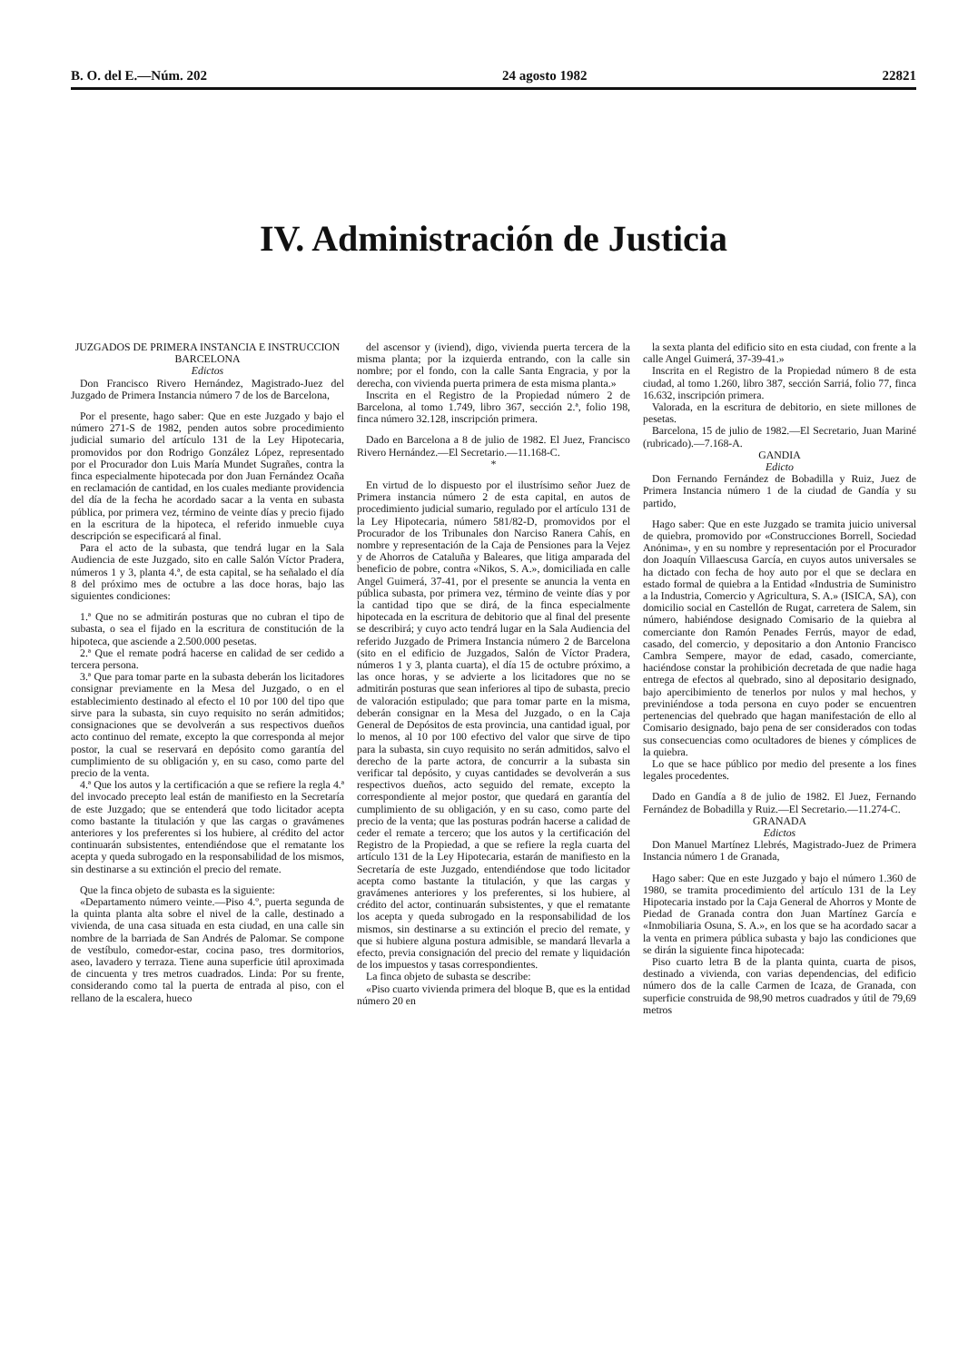B. O. del E.—Núm. 202 24 agosto 1982 22821
IV. Administración de Justicia
JUZGADOS DE PRIMERA INSTANCIA E INSTRUCCION
BARCELONA
Edictos
Don Francisco Rivero Hernández, Magistrado-Juez del Juzgado de Primera Instancia número 7 de los de Barcelona,
Por el presente, hago saber: Que en este Juzgado y bajo el número 271-S de 1982, penden autos sobre procedimiento judicial sumario del artículo 131 de la Ley Hipotecaria, promovidos por don Rodrigo González López, representado por el Procurador don Luis María Mundet Sugrañes, contra la finca especialmente hipotecada por don Juan Fernández Ocaña en reclamación de cantidad, en los cuales mediante providencia del día de la fecha he acordado sacar a la venta en subasta pública, por primera vez, término de veinte días y precio fijado en la escritura de la hipoteca, el referido inmueble cuya descripción se especificará al final.
Para el acto de la subasta, que tendrá lugar en la Sala Audiencia de este Juzgado, sito en calle Salón Víctor Pradera, números 1 y 3, planta 4.ª, de esta capital, se ha señalado el día 8 del próximo mes de octubre a las doce horas, bajo las siguientes condiciones:
1.ª Que no se admitirán posturas que no cubran el tipo de subasta, o sea el fijado en la escritura de constitución de la hipoteca, que asciende a 2.500.000 pesetas.
2.ª Que el remate podrá hacerse en calidad de ser cedido a tercera persona.
3.ª Que para tomar parte en la subasta deberán los licitadores consignar previamente en la Mesa del Juzgado, o en el establecimiento destinado al efecto el 10 por 100 del tipo que sirve para la subasta, sin cuyo requisito no serán admitidos; consignaciones que se devolverán a sus respectivos dueños acto continuo del remate, excepto la que corresponda al mejor postor, la cual se reservará en depósito como garantía del cumplimiento de su obligación y, en su caso, como parte del precio de la venta.
4.ª Que los autos y la certificación a que se refiere la regla 4.ª del invocado precepto leal están de manifiesto en la Secretaría de este Juzgado; que se entenderá que todo licitador acepta como bastante la titulación y que las cargas o gravámenes anteriores y los preferentes si los hubiere, al crédito del actor continuarán subsistentes, entendiéndose que el rematante los acepta y queda subrogado en la responsabilidad de los mismos, sin destinarse a su extinción el precio del remate.
Que la finca objeto de subasta es la siguiente:
«Departamento número veinte.—Piso 4.º, puerta segunda de la quinta planta alta sobre el nivel de la calle, destinado a vivienda, de una casa situada en esta ciudad, en una calle sin nombre de la barriada de San Andrés de Palomar. Se compone de vestíbulo, comedor-estar, cocina paso, tres dormitorios, aseo, lavadero y terraza. Tiene auna superficie útil aproximada de cincuenta y tres metros cuadrados. Linda: Por su frente, considerando como tal la puerta de entrada al piso, con el rellano de la escalera, hueco
del ascensor y (iviend), digo, vivienda puerta tercera de la misma planta; por la izquierda entrando, con la calle sin nombre; por el fondo, con la calle Santa Engracia, y por la derecha, con vivienda puerta primera de esta misma planta.»
Inscrita en el Registro de la Propiedad número 2 de Barcelona, al tomo 1.749, libro 367, sección 2.ª, folio 198, finca número 32.128, inscripción primera.
Dado en Barcelona a 8 de julio de 1982. El Juez, Francisco Rivero Hernández.—El Secretario.—11.168-C.
*
En virtud de lo dispuesto por el ilustrísimo señor Juez de Primera instancia número 2 de esta capital, en autos de procedimiento judicial sumario, regulado por el artículo 131 de la Ley Hipotecaria, número 581/82-D, promovidos por el Procurador de los Tribunales don Narciso Ranera Cahís, en nombre y representación de la Caja de Pensiones para la Vejez y de Ahorros de Cataluña y Baleares, que litiga amparada del beneficio de pobre, contra «Nikos, S. A.», domiciliada en calle Angel Guimerá, 37-41, por el presente se anuncia la venta en pública subasta, por primera vez, término de veinte días y por la cantidad tipo que se dirá, de la finca especialmente hipotecada en la escritura de debitorio que al final del presente se describirá; y cuyo acto tendrá lugar en la Sala Audiencia del referido Juzgado de Primera Instancia número 2 de Barcelona (sito en el edificio de Juzgados, Salón de Víctor Pradera, números 1 y 3, planta cuarta), el día 15 de octubre próximo, a las once horas, y se advierte a los licitadores que no se admitirán posturas que sean inferiores al tipo de subasta, precio de valoración estipulado; que para tomar parte en la misma, deberán consignar en la Mesa del Juzgado, o en la Caja General de Depósitos de esta provincia, una cantidad igual, por lo menos, al 10 por 100 efectivo del valor que sirve de tipo para la subasta, sin cuyo requisito no serán admitidos, salvo el derecho de la parte actora, de concurrir a la subasta sin verificar tal depósito, y cuyas cantidades se devolverán a sus respectivos dueños, acto seguido del remate, excepto la correspondiente al mejor postor, que quedará en garantía del cumplimiento de su obligación, y en su caso, como parte del precio de la venta; que las posturas podrán hacerse a calidad de ceder el remate a tercero; que los autos y la certificación del Registro de la Propiedad, a que se refiere la regla cuarta del artículo 131 de la Ley Hipotecaria, estarán de manifiesto en la Secretaría de este Juzgado, entendiéndose que todo licitador acepta como bastante la titulación, y que las cargas y gravámenes anteriores y los preferentes, si los hubiere, al crédito del actor, continuarán subsistentes, y que el rematante los acepta y queda subrogado en la responsabilidad de los mismos, sin destinarse a su extinción el precio del remate, y que si hubiere alguna postura admisible, se mandará llevarla a efecto, previa consignación del precio del remate y liquidación de los impuestos y tasas correspondientes.
La finca objeto de subasta se describe:
«Piso cuarto vivienda primera del bloque B, que es la entidad número 20 en
la sexta planta del edificio sito en esta ciudad, con frente a la calle Angel Guimerá, 37-39-41.»
Inscrita en el Registro de la Propiedad número 8 de esta ciudad, al tomo 1.260, libro 387, sección Sarriá, folio 77, finca 16.632, inscripción primera.
Valorada, en la escritura de debitorio, en siete millones de pesetas.
Barcelona, 15 de julio de 1982.—El Secretario, Juan Mariné (rubricado).—7.168-A.
GANDIA
Edicto
Don Fernando Fernández de Bobadilla y Ruiz, Juez de Primera Instancia número 1 de la ciudad de Gandía y su partido,
Hago saber: Que en este Juzgado se tramita juicio universal de quiebra, promovido por «Construcciones Borrell, Sociedad Anónima», y en su nombre y representación por el Procurador don Joaquín Villaescusa García, en cuyos autos universales se ha dictado con fecha de hoy auto por el que se declara en estado formal de quiebra a la Entidad «Industria de Suministro a la Industria, Comercio y Agricultura, S. A.» (ISICA, SA), con domicilio social en Castellón de Rugat, carretera de Salem, sin número, habiéndose designado Comisario de la quiebra al comerciante don Ramón Penades Ferrús, mayor de edad, casado, del comercio, y depositario a don Antonio Francisco Cambra Sempere, mayor de edad, casado, comerciante, haciéndose constar la prohibición decretada de que nadie haga entrega de efectos al quebrado, sino al depositario designado, bajo apercibimiento de tenerlos por nulos y mal hechos, y previniéndose a toda persona en cuyo poder se encuentren pertenencias del quebrado que hagan manifestación de ello al Comisario designado, bajo pena de ser considerados con todas sus consecuencias como ocultadores de bienes y cómplices de la quiebra.
Lo que se hace público por medio del presente a los fines legales procedentes.
Dado en Gandía a 8 de julio de 1982. El Juez, Fernando Fernández de Bobadilla y Ruiz.—El Secretario.—11.274-C.
GRANADA
Edictos
Don Manuel Martínez Llebrés, Magistrado-Juez de Primera Instancia número 1 de Granada,
Hago saber: Que en este Juzgado y bajo el número 1.360 de 1980, se tramita procedimiento del artículo 131 de la Ley Hipotecaria instado por la Caja General de Ahorros y Monte de Piedad de Granada contra don Juan Martínez García e «Inmobiliaria Osuna, S. A.», en los que se ha acordado sacar a la venta en primera pública subasta y bajo las condiciones que se dirán la siguiente finca hipotecada:
Piso cuarto letra B de la planta quinta, cuarta de pisos, destinado a vivienda, con varias dependencias, del edificio número dos de la calle Carmen de Icaza, de Granada, con superficie construida de 98,90 metros cuadrados y útil de 79,69 metros